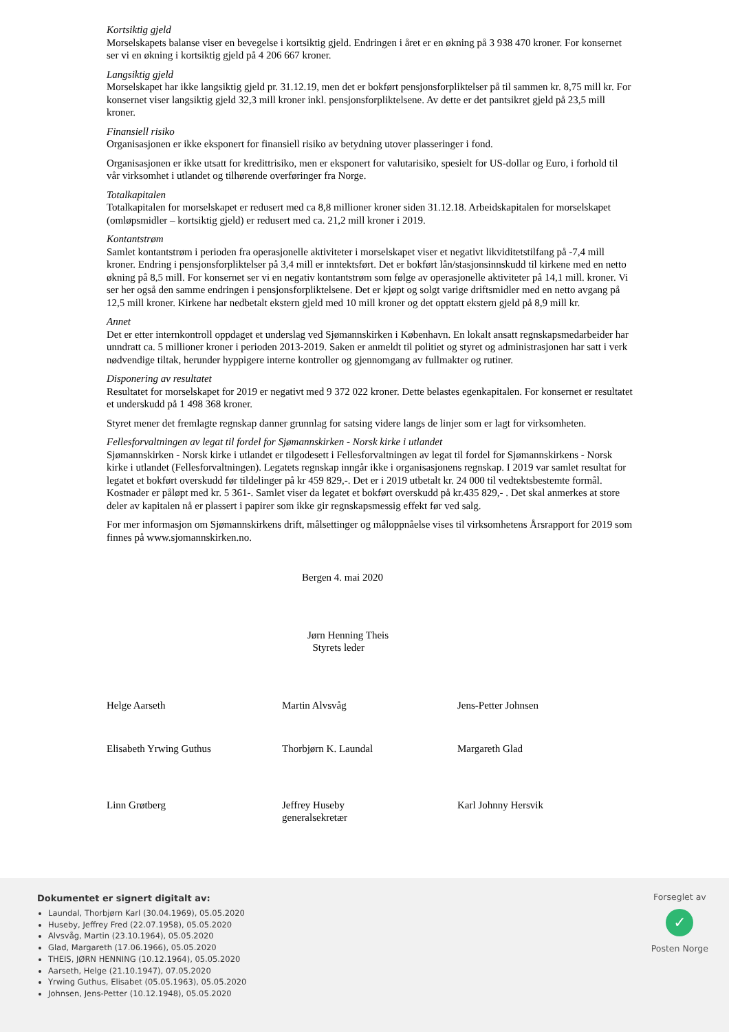Kortsiktig gjeld
Morselskapets balanse viser en bevegelse i kortsiktig gjeld. Endringen i året er en økning på 3 938 470 kroner. For konsernet ser vi en økning i kortsiktig gjeld på 4 206 667 kroner.
Langsiktig gjeld
Morselskapet har ikke langsiktig gjeld pr. 31.12.19, men det er bokført pensjonsforpliktelser på til sammen kr. 8,75 mill kr. For konsernet viser langsiktig gjeld 32,3 mill kroner inkl. pensjonsforpliktelsene. Av dette er det pantsikret gjeld på 23,5 mill kroner.
Finansiell risiko
Organisasjonen er ikke eksponert for finansiell risiko av betydning utover plasseringer i fond.
Organisasjonen er ikke utsatt for kredittrisiko, men er eksponert for valutarisiko, spesielt for US-dollar og Euro, i forhold til vår virksomhet i utlandet og tilhørende overføringer fra Norge.
Totalkapitalen
Totalkapitalen for morselskapet er redusert med ca 8,8 millioner kroner siden 31.12.18. Arbeidskapitalen for morselskapet (omløpsmidler – kortsiktig gjeld) er redusert med ca. 21,2 mill kroner i 2019.
Kontantstrøm
Samlet kontantstrøm i perioden fra operasjonelle aktiviteter i morselskapet viser et negativt likviditetstilfang på -7,4 mill kroner. Endring i pensjonsforpliktelser på 3,4 mill er inntektsført. Det er bokført lån/stasjonsinnskudd til kirkene med en netto økning på 8,5 mill. For konsernet ser vi en negativ kontantstrøm som følge av operasjonelle aktiviteter på 14,1 mill. kroner. Vi ser her også den samme endringen i pensjonsforpliktelsene. Det er kjøpt og solgt varige driftsmidler med en netto avgang på 12,5 mill kroner. Kirkene har nedbetalt ekstern gjeld med 10 mill kroner og det opptatt ekstern gjeld på 8,9 mill kr.
Annet
Det er etter internkontroll oppdaget et underslag ved Sjømannskirken i København. En lokalt ansatt regnskapsmedarbeider har unndratt ca. 5 millioner kroner i perioden 2013-2019. Saken er anmeldt til politiet og styret og administrasjonen har satt i verk nødvendige tiltak, herunder hyppigere interne kontroller og gjennomgang av fullmakter og rutiner.
Disponering av resultatet
Resultatet for morselskapet for 2019 er negativt med 9 372 022 kroner. Dette belastes egenkapitalen. For konsernet er resultatet et underskudd på 1 498 368 kroner.
Styret mener det fremlagte regnskap danner grunnlag for satsing videre langs de linjer som er lagt for virksomheten.
Fellesforvaltningen av legat til fordel for Sjømannskirken - Norsk kirke i utlandet
Sjømannskirken - Norsk kirke i utlandet er tilgodesett i Fellesforvaltningen av legat til fordel for Sjømannskirkens - Norsk kirke i utlandet (Fellesforvaltningen). Legatets regnskap inngår ikke i organisasjonens regnskap. I 2019 var samlet resultat for legatet et bokført overskudd før tildelinger på kr 459 829,-. Det er i 2019 utbetalt kr. 24 000 til vedtektsbestemte formål. Kostnader er påløpt med kr. 5 361-. Samlet viser da legatet et bokført overskudd på kr.435 829,- . Det skal anmerkes at store deler av kapitalen nå er plassert i papirer som ikke gir regnskapsmessig effekt før ved salg.
For mer informasjon om Sjømannskirkens drift, målsettinger og måloppnåelse vises til virksomhetens Årsrapport for 2019 som finnes på www.sjomannskirken.no.
Bergen 4. mai 2020
Jørn Henning Theis
Styrets leder
Helge Aarseth Martin Alvsvåg Jens-Petter Johnsen
Elisabeth Yrwing Guthus Thorbjørn K. Laundal Margareth Glad
Linn Grøtberg Jeffrey Huseby
generalsekretær
Karl Johnny Hersvik
Dokumentet er signert digitalt av:
Laundal, Thorbjørn Karl (30.04.1969), 05.05.2020
Huseby, Jeffrey Fred (22.07.1958), 05.05.2020
Alvsvåg, Martin (23.10.1964), 05.05.2020
Glad, Margareth (17.06.1966), 05.05.2020
THEIS, JØRN HENNING (10.12.1964), 05.05.2020
Aarseth, Helge (21.10.1947), 07.05.2020
Yrwing Guthus, Elisabet (05.05.1963), 05.05.2020
Johnsen, Jens-Petter (10.12.1948), 05.05.2020
Forseglet av
✓
Posten Norge